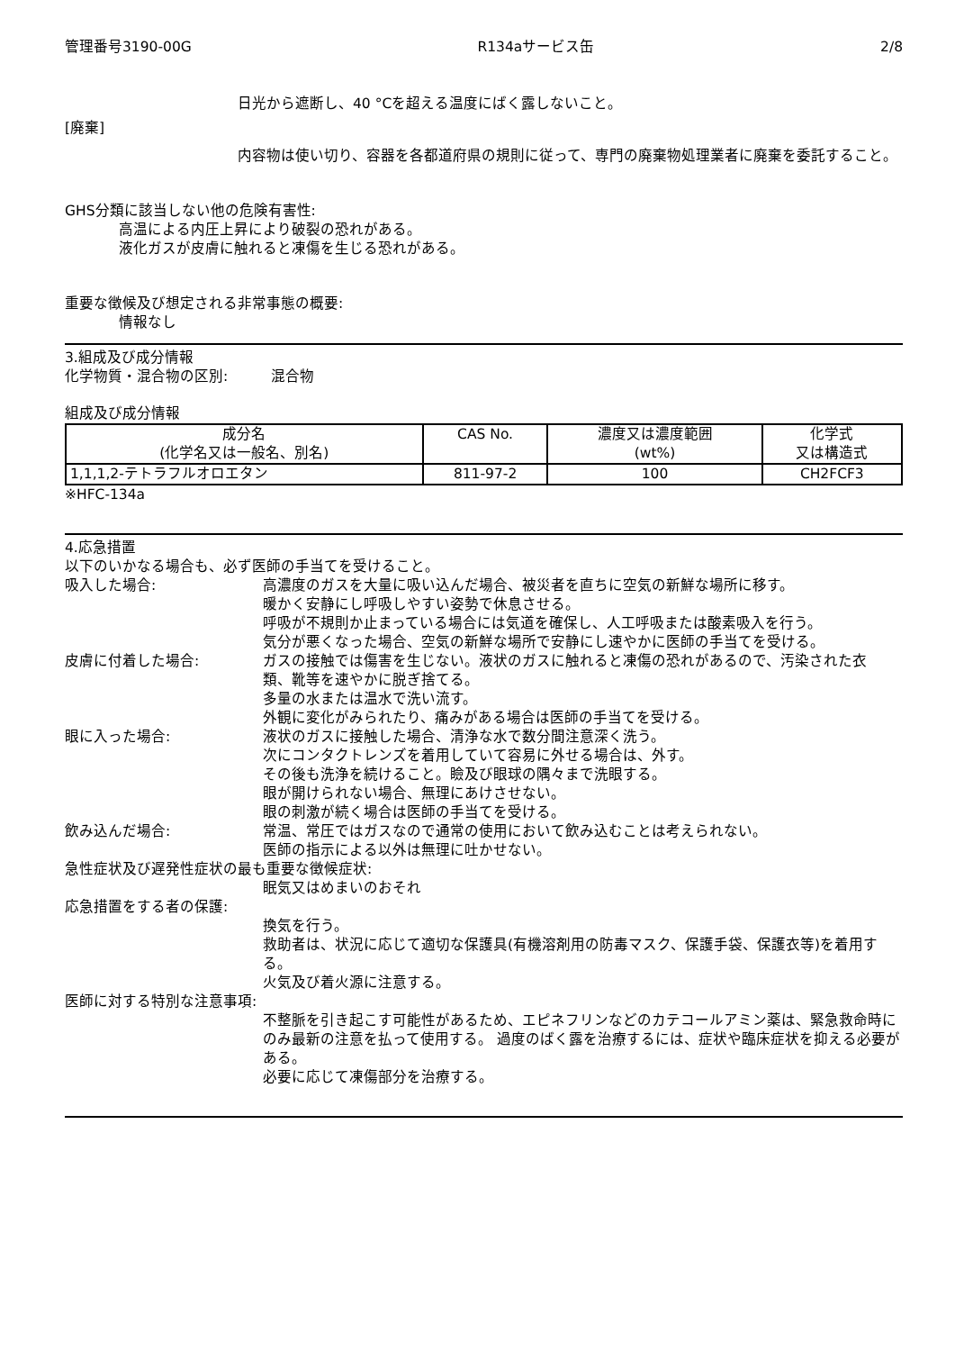管理番号3190-00G R134aサービス缶 2/8
日光から遮断し、40 °Cを超える温度にばく露しないこと。
[廃棄]
内容物は使い切り、容器を各都道府県の規則に従って、専門の廃棄物処理業者に廃棄を委託すること。
GHS分類に該当しない他の危険有害性:
高温による内圧上昇により破裂の恐れがある。
液化ガスが皮膚に触れると凍傷を生じる恐れがある。
重要な徴候及び想定される非常事態の概要:
情報なし
3.組成及び成分情報
化学物質・混合物の区別:　　　混合物
組成及び成分情報
| 成分名 (化学名又は一般名、別名) | CAS No. | 濃度又は濃度範囲 (wt%) | 化学式 又は構造式 |
| --- | --- | --- | --- |
| 1,1,1,2-テトラフルオロエタン | 811-97-2 | 100 | CH2FCF3 |
※HFC-134a
4.応急措置
以下のいかなる場合も、必ず医師の手当てを受けること。
吸入した場合: 高濃度のガスを大量に吸い込んだ場合、被災者を直ちに空気の新鮮な場所に移す。
暖かく安静にし呼吸しやすい姿勢で休息させる。
呼吸が不規則か止まっている場合には気道を確保し、人工呼吸または酸素吸入を行う。
気分が悪くなった場合、空気の新鮮な場所で安静にし速やかに医師の手当てを受ける。
皮膚に付着した場合: ガスの接触では傷害を生じない。液状のガスに触れると凍傷の恐れがあるので、汚染された衣類、靴等を速やかに脱ぎ捨てる。
多量の水または温水で洗い流す。
外観に変化がみられたり、痛みがある場合は医師の手当てを受ける。
眼に入った場合: 液状のガスに接触した場合、清浄な水で数分間注意深く洗う。
次にコンタクトレンズを着用していて容易に外せる場合は、外す。
その後も洗浄を続けること。瞼及び眼球の隅々まで洗眼する。
眼が開けられない場合、無理にあけさせない。
眼の刺激が続く場合は医師の手当てを受ける。
飲み込んだ場合: 常温、常圧ではガスなので通常の使用において飲み込むことは考えられない。
医師の指示による以外は無理に吐かせない。
急性症状及び遅発性症状の最も重要な徴候症状:
眠気又はめまいのおそれ
応急措置をする者の保護:
換気を行う。
救助者は、状況に応じて適切な保護具(有機溶剤用の防毒マスク、保護手袋、保護衣等)を着用する。
火気及び着火源に注意する。
医師に対する特別な注意事項:
不整脈を引き起こす可能性があるため、エピネフリンなどのカテコールアミン薬は、緊急救命時にのみ最新の注意を払って使用する。 過度のばく露を治療するには、症状や臨床症状を抑える必要がある。
必要に応じて凍傷部分を治療する。